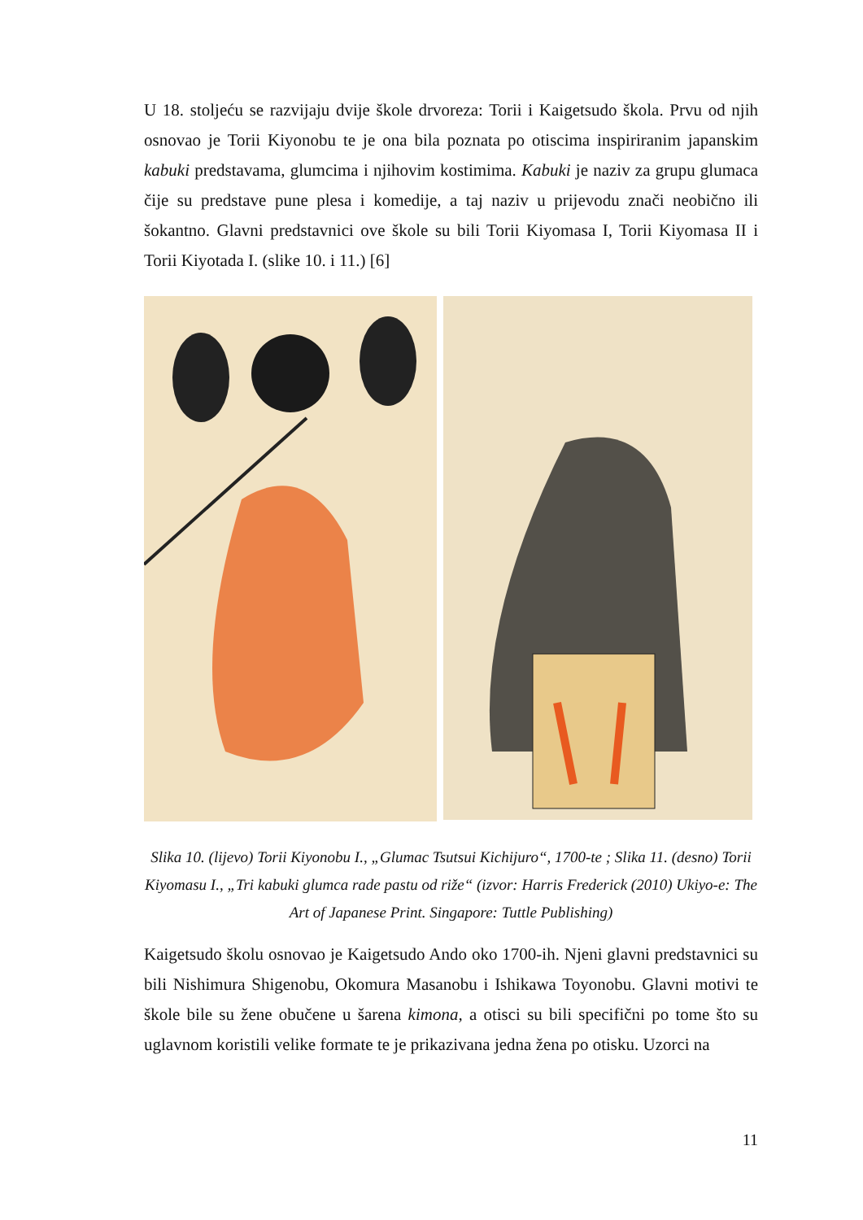U 18. stoljeću se razvijaju dvije škole drvoreza: Torii i Kaigetsudo škola. Prvu od njih osnovao je Torii Kiyonobu te je ona bila poznata po otiscima inspiriranim japanskim kabuki predstavama, glumcima i njihovim kostimima. Kabuki je naziv za grupu glumaca čije su predstave pune plesa i komedije, a taj naziv u prijevodu znači neobično ili šokantno. Glavni predstavnici ove škole su bili Torii Kiyomasa I, Torii Kiyomasa II i Torii Kiyotada I. (slike 10. i 11.) [6]
Slika 10. (lijevo) Torii Kiyonobu I., „Glumac Tsutsui Kichijuro“, 1700-te ; Slika 11. (desno) Torii Kiyomasu I., „Tri kabuki glumca rade pastu od riže“ (izvor: Harris Frederick (2010) Ukiyo-e: The Art of Japanese Print. Singapore: Tuttle Publishing)
Kaigetsudo školu osnovao je Kaigetsudo Ando oko 1700-ih. Njeni glavni predstavnici su bili Nishimura Shigenobu, Okomura Masanobu i Ishikawa Toyonobu. Glavni motivi te škole bile su žene obučene u šarena kimona, a otisci su bili specifični po tome što su uglavnom koristili velike formate te je prikazivana jedna žena po otisku. Uzorci na
11